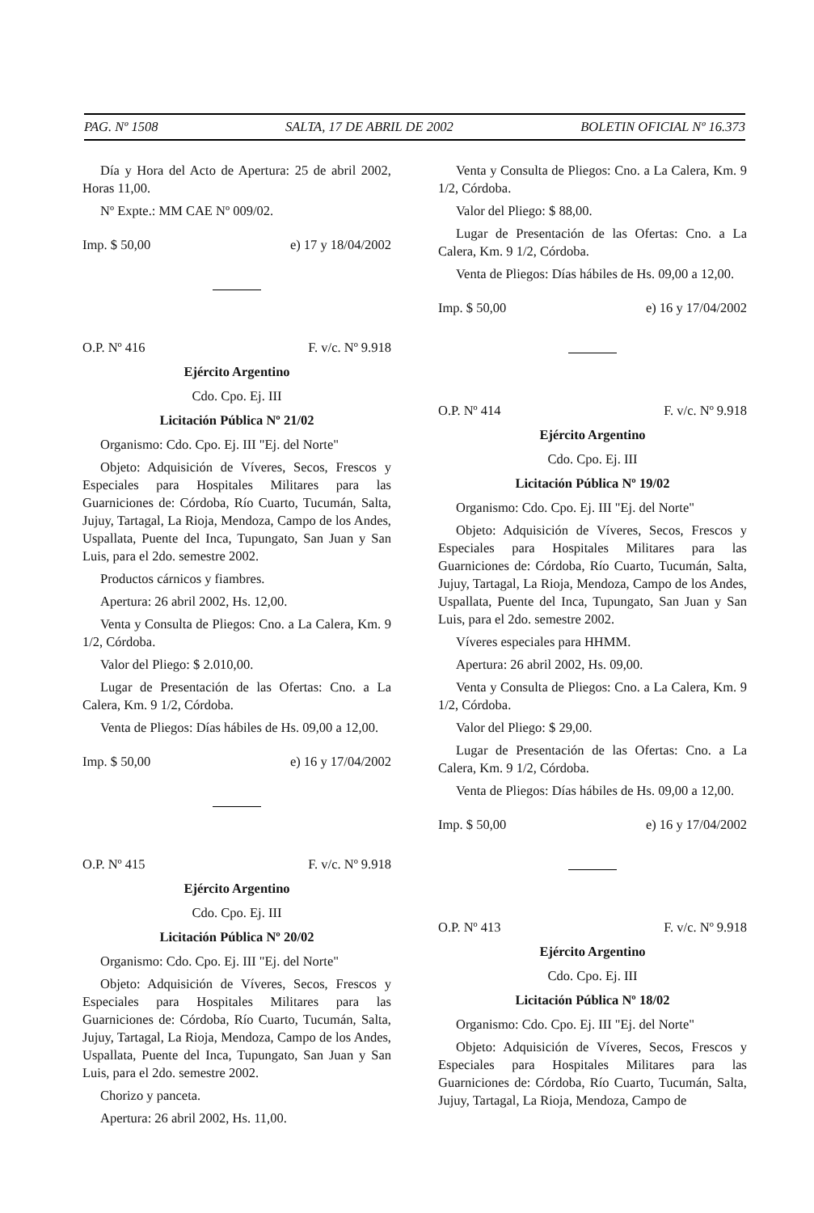PAG. Nº 1508 SALTA, 17 DE ABRIL DE 2002 BOLETIN OFICIAL Nº 16.373
Día y Hora del Acto de Apertura: 25 de abril 2002, Horas 11,00.
Nº Expte.: MM CAE Nº 009/02.
Imp. $ 50,00 e) 17 y 18/04/2002
O.P. Nº 416 F. v/c. Nº 9.918
Ejército Argentino
Cdo. Cpo. Ej. III
Licitación Pública Nº 21/02
Organismo: Cdo. Cpo. Ej. III "Ej. del Norte"
Objeto: Adquisición de Víveres, Secos, Frescos y Especiales para Hospitales Militares para las Guarniciones de: Córdoba, Río Cuarto, Tucumán, Salta, Jujuy, Tartagal, La Rioja, Mendoza, Campo de los Andes, Uspallata, Puente del Inca, Tupungato, San Juan y San Luis, para el 2do. semestre 2002.
Productos cárnicos y fiambres.
Apertura: 26 abril 2002, Hs. 12,00.
Venta y Consulta de Pliegos: Cno. a La Calera, Km. 9 1/2, Córdoba.
Valor del Pliego: $ 2.010,00.
Lugar de Presentación de las Ofertas: Cno. a La Calera, Km. 9 1/2, Córdoba.
Venta de Pliegos: Días hábiles de Hs. 09,00 a 12,00.
Imp. $ 50,00 e) 16 y 17/04/2002
O.P. Nº 415 F. v/c. Nº 9.918
Ejército Argentino
Cdo. Cpo. Ej. III
Licitación Pública Nº 20/02
Organismo: Cdo. Cpo. Ej. III "Ej. del Norte"
Objeto: Adquisición de Víveres, Secos, Frescos y Especiales para Hospitales Militares para las Guarniciones de: Córdoba, Río Cuarto, Tucumán, Salta, Jujuy, Tartagal, La Rioja, Mendoza, Campo de los Andes, Uspallata, Puente del Inca, Tupungato, San Juan y San Luis, para el 2do. semestre 2002.
Chorizo y panceta.
Apertura: 26 abril 2002, Hs. 11,00.
Venta y Consulta de Pliegos: Cno. a La Calera, Km. 9 1/2, Córdoba.
Valor del Pliego: $ 88,00.
Lugar de Presentación de las Ofertas: Cno. a La Calera, Km. 9 1/2, Córdoba.
Venta de Pliegos: Días hábiles de Hs. 09,00 a 12,00.
Imp. $ 50,00 e) 16 y 17/04/2002
O.P. Nº 414 F. v/c. Nº 9.918
Ejército Argentino
Cdo. Cpo. Ej. III
Licitación Pública Nº 19/02
Organismo: Cdo. Cpo. Ej. III "Ej. del Norte"
Objeto: Adquisición de Víveres, Secos, Frescos y Especiales para Hospitales Militares para las Guarniciones de: Córdoba, Río Cuarto, Tucumán, Salta, Jujuy, Tartagal, La Rioja, Mendoza, Campo de los Andes, Uspallata, Puente del Inca, Tupungato, San Juan y San Luis, para el 2do. semestre 2002.
Víveres especiales para HHMM.
Apertura: 26 abril 2002, Hs. 09,00.
Venta y Consulta de Pliegos: Cno. a La Calera, Km. 9 1/2, Córdoba.
Valor del Pliego: $ 29,00.
Lugar de Presentación de las Ofertas: Cno. a La Calera, Km. 9 1/2, Córdoba.
Venta de Pliegos: Días hábiles de Hs. 09,00 a 12,00.
Imp. $ 50,00 e) 16 y 17/04/2002
O.P. Nº 413 F. v/c. Nº 9.918
Ejército Argentino
Cdo. Cpo. Ej. III
Licitación Pública Nº 18/02
Organismo: Cdo. Cpo. Ej. III "Ej. del Norte"
Objeto: Adquisición de Víveres, Secos, Frescos y Especiales para Hospitales Militares para las Guarniciones de: Córdoba, Río Cuarto, Tucumán, Salta, Jujuy, Tartagal, La Rioja, Mendoza, Campo de